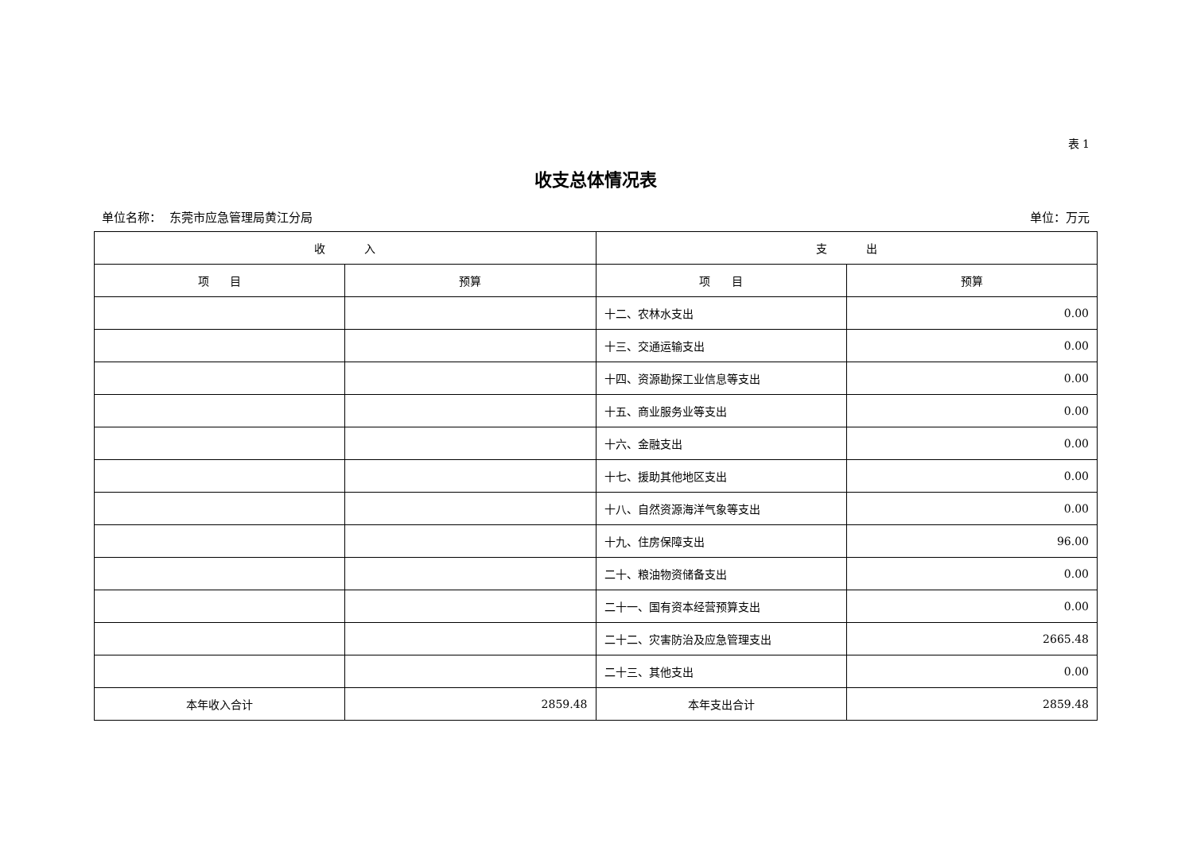表 1
收支总体情况表
单位名称： 东莞市应急管理局黄江分局 单位：万元
| 收 入 | | 支 出 | |
| --- | --- | --- | --- |
| 项 目 | 预算 | 项 目 | 预算 |
| | | 十二、农林水支出 | 0.00 |
| | | 十三、交通运输支出 | 0.00 |
| | | 十四、资源勘探工业信息等支出 | 0.00 |
| | | 十五、商业服务业等支出 | 0.00 |
| | | 十六、金融支出 | 0.00 |
| | | 十七、援助其他地区支出 | 0.00 |
| | | 十八、自然资源海洋气象等支出 | 0.00 |
| | | 十九、住房保障支出 | 96.00 |
| | | 二十、粮油物资储备支出 | 0.00 |
| | | 二十一、国有资本经营预算支出 | 0.00 |
| | | 二十二、灾害防治及应急管理支出 | 2665.48 |
| | | 二十三、其他支出 | 0.00 |
| 本年收入合计 | 2859.48 | 本年支出合计 | 2859.48 |